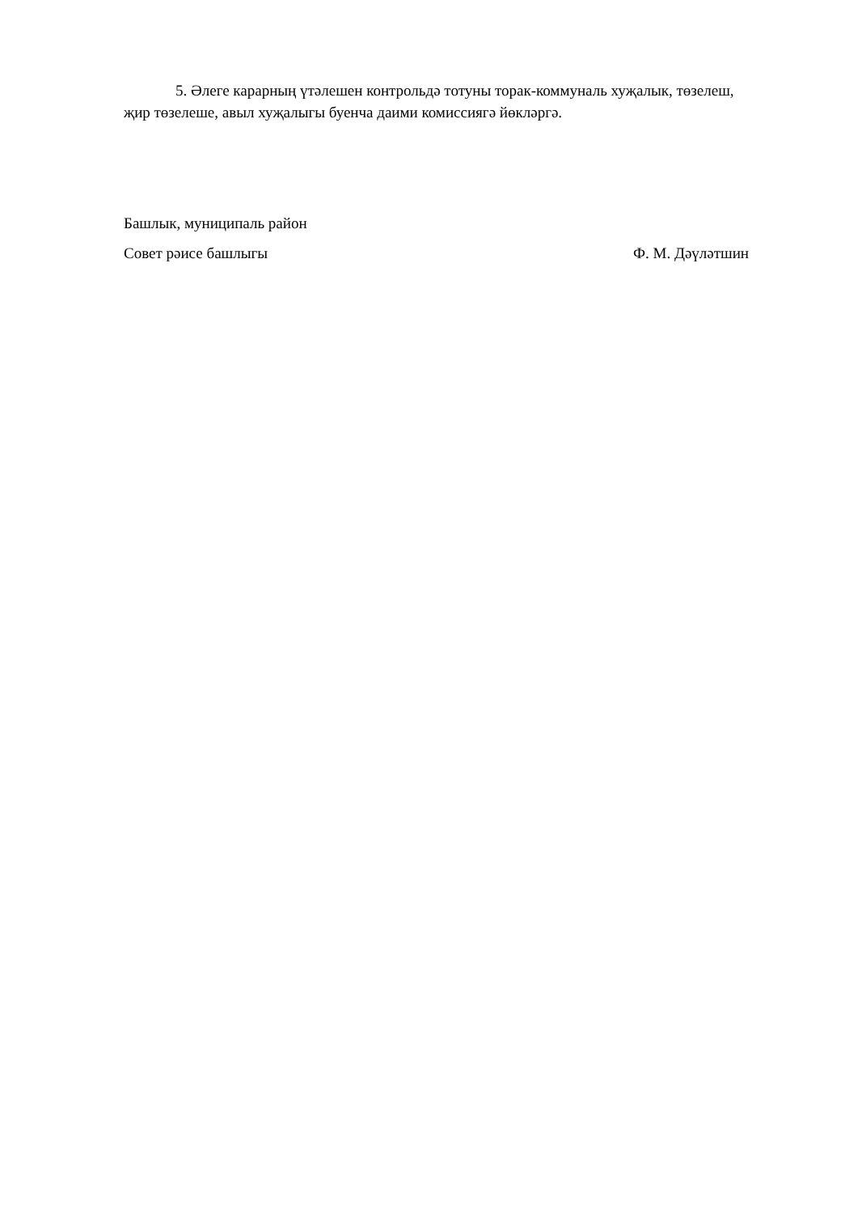5. Әлеге карарның үтәлешен контрольдә тотуны торак-коммуналь хуҗалык, төзелеш, җир төзелеше, авыл хуҗалыгы буенча даими комиссиягә йөкләргә.
Башлык, муниципаль район
Совет рәисе башлыгы Ф. М. Дәүләтшин